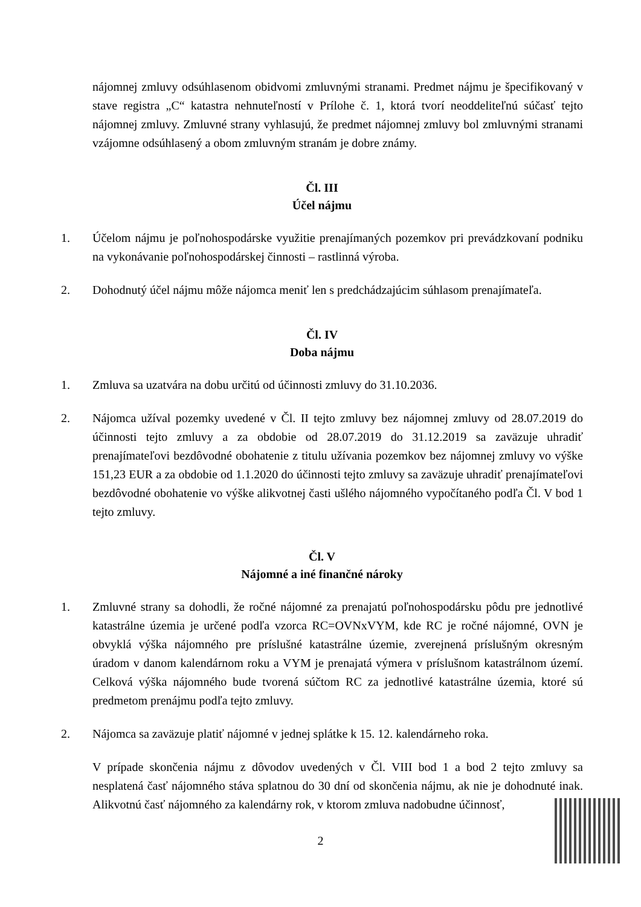nájomnej zmluvy odsúhlasenom obidvomi zmluvnými stranami. Predmet nájmu je špecifikovaný v stave registra „C“ katastra nehnuteľností v Prílohe č. 1, ktorá tvorí neoddeliteľnú súčasť tejto nájomnej zmluvy. Zmluvné strany vyhlasujú, že predmet nájomnej zmluvy bol zmluvnými stranami vzájomne odsúhlasený a obom zmluvným stranám je dobre známy.
Čl. III
Účel nájmu
1. Účelom nájmu je poľnohospodárske využitie prenajímaných pozemkov pri prevádzkovaní podniku na vykonávanie poľnohospodárskej činnosti – rastlinná výroba.
2. Dohodnutý účel nájmu môže nájomca meniť len s predchádzajúcim súhlasom prenajímateľa.
Čl. IV
Doba nájmu
1. Zmluva sa uzatvára na dobu určitú od účinnosti zmluvy do 31.10.2036.
2. Nájomca užíval pozemky uvedené v Čl. II tejto zmluvy bez nájomnej zmluvy od 28.07.2019 do účinnosti tejto zmluvy a za obdobie od 28.07.2019 do 31.12.2019 sa zaväzuje uhradiť prenajímateľovi bezdôvodné obohatenie z titulu užívania pozemkov bez nájomnej zmluvy vo výške 151,23 EUR a za obdobie od 1.1.2020 do účinnosti tejto zmluvy sa zaväzuje uhradiť prenajímateľovi bezdôvodné obohatenie vo výške alikvotnej časti ušlého nájomného vypočítaného podľa Čl. V bod 1 tejto zmluvy.
Čl. V
Nájomné a iné finančné nároky
1. Zmluvné strany sa dohodli, že ročné nájomné za prenajatú poľnohospodársku pôdu pre jednotlivé katastrálne územia je určené podľa vzorca RC=OVNxVYM, kde RC je ročné nájomné, OVN je obvyklá výška nájomného pre príslušné katastrálne územie, zverejnená príslušným okresným úradom v danom kalendárnom roku a VYM je prenajatá výmera v príslušnom katastrálnom území. Celková výška nájomného bude tvorená súčtom RC za jednotlivé katastrálne územia, ktoré sú predmetom prenájmu podľa tejto zmluvy.
2. Nájomca sa zaväzuje platiť nájomné v jednej splátke k 15. 12. kalendárneho roka.
V prípade skončenia nájmu z dôvodov uvedených v Čl. VIII bod 1 a bod 2 tejto zmluvy sa nesplatená časť nájomného stáva splatnou do 30 dní od skončenia nájmu, ak nie je dohodnuté inak. Alikvotnú časť nájomného za kalendárny rok, v ktorom zmluva nadobudne účinnosť,
2